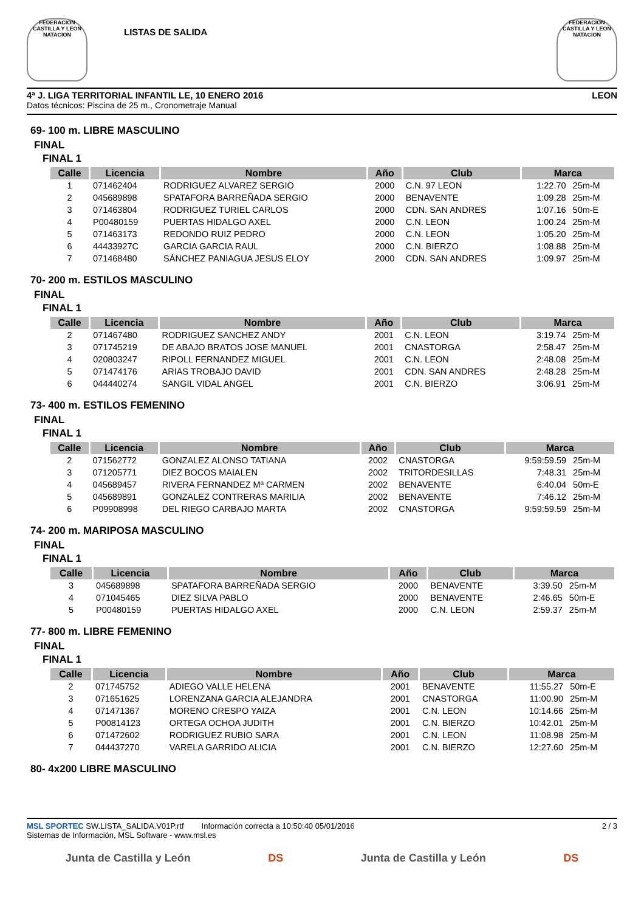FEDERACION CASTILLA Y LEON NATACION
LISTAS DE SALIDA
FEDERACION CASTILLA Y LEON NATACION
4ª J. LIGA TERRITORIAL INFANTIL LE, 10 ENERO 2016 LEON
Datos técnicos: Piscina de 25 m., Cronometraje Manual
69- 100 m. LIBRE MASCULINO
FINAL
FINAL 1
| Calle | Licencia | Nombre | Año | Club | Marca | |
| --- | --- | --- | --- | --- | --- | --- |
| 1 | 071462404 | RODRIGUEZ ALVAREZ SERGIO | 2000 | C.N. 97 LEON | 1:22.70 | 25m-M |
| 2 | 045689898 | SPATAFORA BARREÑADA SERGIO | 2000 | BENAVENTE | 1:09.28 | 25m-M |
| 3 | 071463804 | RODRIGUEZ TURIEL CARLOS | 2000 | CDN. SAN ANDRES | 1:07.16 | 50m-E |
| 4 | P00480159 | PUERTAS HIDALGO AXEL | 2000 | C.N. LEON | 1:00.24 | 25m-M |
| 5 | 071463173 | REDONDO RUIZ PEDRO | 2000 | C.N. LEON | 1:05.20 | 25m-M |
| 6 | 44433927C | GARCIA GARCIA RAUL | 2000 | C.N. BIERZO | 1:08.88 | 25m-M |
| 7 | 071468480 | SÁNCHEZ PANIAGUA JESUS ELOY | 2000 | CDN. SAN ANDRES | 1:09.97 | 25m-M |
70- 200 m. ESTILOS MASCULINO
FINAL
FINAL 1
| Calle | Licencia | Nombre | Año | Club | Marca | |
| --- | --- | --- | --- | --- | --- | --- |
| 2 | 071467480 | RODRIGUEZ SANCHEZ ANDY | 2001 | C.N. LEON | 3:19.74 | 25m-M |
| 3 | 071745219 | DE ABAJO BRATOS JOSE MANUEL | 2001 | CNASTORGA | 2:58.47 | 25m-M |
| 4 | 020803247 | RIPOLL FERNANDEZ MIGUEL | 2001 | C.N. LEON | 2:48.08 | 25m-M |
| 5 | 071474176 | ARIAS TROBAJO DAVID | 2001 | CDN. SAN ANDRES | 2:48.28 | 25m-M |
| 6 | 044440274 | SANGIL VIDAL ANGEL | 2001 | C.N. BIERZO | 3:06.91 | 25m-M |
73- 400 m. ESTILOS FEMENINO
FINAL
FINAL 1
| Calle | Licencia | Nombre | Año | Club | Marca | |
| --- | --- | --- | --- | --- | --- | --- |
| 2 | 071562772 | GONZALEZ ALONSO TATIANA | 2002 | CNASTORGA | 9:59:59.59 | 25m-M |
| 3 | 071205771 | DIEZ BOCOS MAIALEN | 2002 | TRITORDESILLAS | 7:48.31 | 25m-M |
| 4 | 045689457 | RIVERA FERNANDEZ Mª CARMEN | 2002 | BENAVENTE | 6:40.04 | 50m-E |
| 5 | 045689891 | GONZALEZ CONTRERAS MARILIA | 2002 | BENAVENTE | 7:46.12 | 25m-M |
| 6 | P09908998 | DEL RIEGO CARBAJO MARTA | 2002 | CNASTORGA | 9:59:59.59 | 25m-M |
74- 200 m. MARIPOSA MASCULINO
FINAL
FINAL 1
| Calle | Licencia | Nombre | Año | Club | Marca | |
| --- | --- | --- | --- | --- | --- | --- |
| 3 | 045689898 | SPATAFORA BARREÑADA SERGIO | 2000 | BENAVENTE | 3:39.50 | 25m-M |
| 4 | 071045465 | DIEZ SILVA PABLO | 2000 | BENAVENTE | 2:46.65 | 50m-E |
| 5 | P00480159 | PUERTAS HIDALGO AXEL | 2000 | C.N. LEON | 2:59.37 | 25m-M |
77- 800 m. LIBRE FEMENINO
FINAL
FINAL 1
| Calle | Licencia | Nombre | Año | Club | Marca | |
| --- | --- | --- | --- | --- | --- | --- |
| 2 | 071745752 | ADIEGO VALLE HELENA | 2001 | BENAVENTE | 11:55.27 | 50m-E |
| 3 | 071651625 | LORENZANA GARCIA ALEJANDRA | 2001 | CNASTORGA | 11:00.90 | 25m-M |
| 4 | 071471367 | MORENO CRESPO YAIZA | 2001 | C.N. LEON | 10:14.66 | 25m-M |
| 5 | P00814123 | ORTEGA OCHOA JUDITH | 2001 | C.N. BIERZO | 10:42.01 | 25m-M |
| 6 | 071472602 | RODRIGUEZ RUBIO SARA | 2001 | C.N. LEON | 11:08.98 | 25m-M |
| 7 | 044437270 | VARELA GARRIDO ALICIA | 2001 | C.N. BIERZO | 12:27.60 | 25m-M |
80- 4x200 LIBRE MASCULINO
MSL SPORTEC SW.LISTA_SALIDA.V01P.rtf Información correcta a 10:50:40 05/01/2016
Sistemas de Información, MSL Software - www.msl.es
2 / 3
Junta de Castilla y León DS Junta de Castilla y León DS